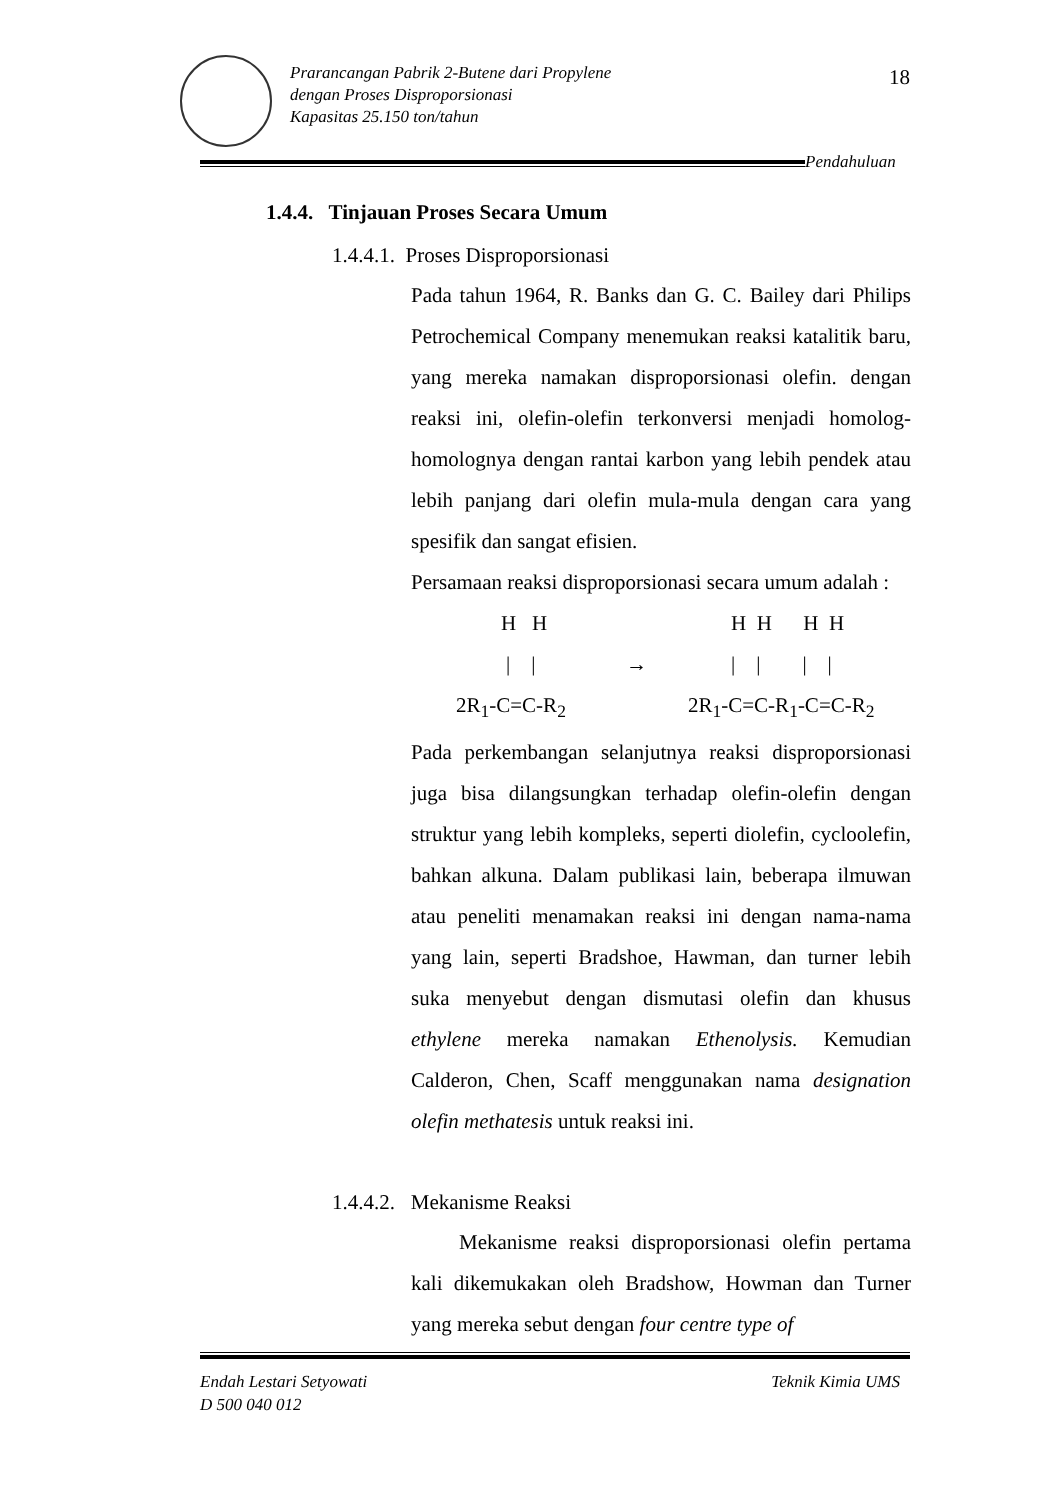Prarancangan Pabrik 2-Butene dari Propylene
dengan Proses Disproporsionasi
Kapasitas 25.150 ton/tahun
18
Pendahuluan
1.4.4. Tinjauan Proses Secara Umum
1.4.4.1. Proses Disproporsionasi
Pada tahun 1964, R. Banks dan G. C. Bailey dari Philips Petrochemical Company menemukan reaksi katalitik baru, yang mereka namakan disproporsionasi olefin. dengan reaksi ini, olefin-olefin terkonversi menjadi homolog-homolognya dengan rantai karbon yang lebih pendek atau lebih panjang dari olefin mula-mula dengan cara yang spesifik dan sangat efisien.
Persamaan reaksi disproporsionasi secara umum adalah :
H H H H H H
| | → | | | |
2R<sub>1</sub>-C=C-R<sub>2</sub> 2R<sub>1</sub>-C=C-R<sub>1</sub>-C=C-R<sub>2</sub>
Pada perkembangan selanjutnya reaksi disproporsionasi juga bisa dilangsungkan terhadap olefin-olefin dengan struktur yang lebih kompleks, seperti diolefin, cycloolefin, bahkan alkuna. Dalam publikasi lain, beberapa ilmuwan atau peneliti menamakan reaksi ini dengan nama-nama yang lain, seperti Bradshoe, Hawman, dan turner lebih suka menyebut dengan dismutasi olefin dan khusus ethylene mereka namakan Ethenolysis. Kemudian Calderon, Chen, Scaff menggunakan nama designation olefin methatesis untuk reaksi ini.
1.4.4.2. Mekanisme Reaksi
Mekanisme reaksi disproporsionasi olefin pertama kali dikemukakan oleh Bradshow, Howman dan Turner yang mereka sebut dengan four centre type of
Endah Lestari Setyowati
D 500 040 012
Teknik Kimia UMS